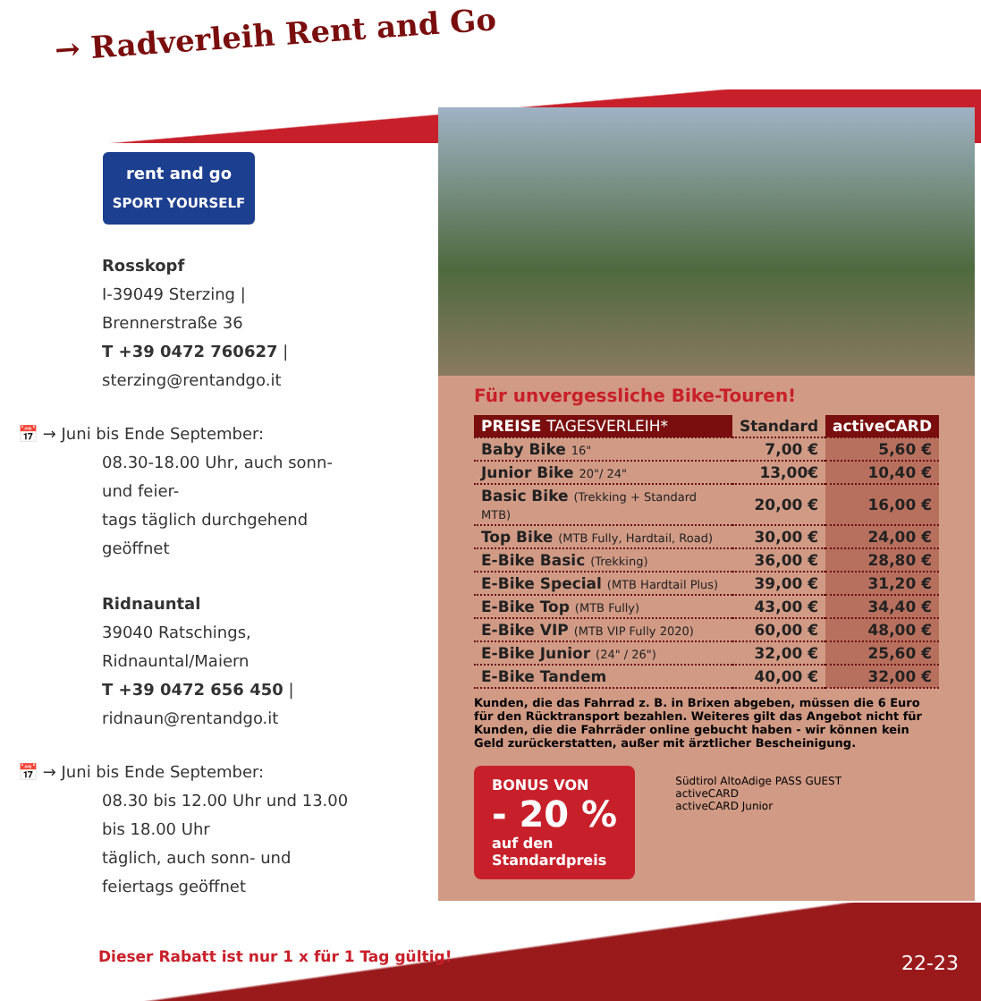→ Radverleih Rent and Go
rent and go
SPORT YOURSELF
Rosskopf
I-39049 Sterzing | Brennerstraße 36
T +39 0472 760627 | sterzing@rentandgo.it
📅 → Juni bis Ende September:
08.30-18.00 Uhr, auch sonn- und feier-
tags täglich durchgehend geöffnet
Ridnauntal
39040 Ratschings, Ridnauntal/Maiern
T +39 0472 656 450 | ridnaun@rentandgo.it
📅 → Juni bis Ende September:
08.30 bis 12.00 Uhr und 13.00 bis 18.00 Uhr
täglich, auch sonn- und feiertags geöffnet
Für unvergessliche Bike-Touren!
| PREISE TAGESVERLEIH* | Standard | activeCARD |
| --- | --- | --- |
| Baby Bike 16" | 7,00 € | 5,60 € |
| Junior Bike 20"/ 24" | 13,00€ | 10,40 € |
| Basic Bike (Trekking + Standard MTB) | 20,00 € | 16,00 € |
| Top Bike (MTB Fully, Hardtail, Road) | 30,00 € | 24,00 € |
| E-Bike Basic (Trekking) | 36,00 € | 28,80 € |
| E-Bike Special (MTB Hardtail Plus) | 39,00 € | 31,20 € |
| E-Bike Top (MTB Fully) | 43,00 € | 34,40 € |
| E-Bike VIP (MTB VIP Fully 2020) | 60,00 € | 48,00 € |
| E-Bike Junior (24" / 26") | 32,00 € | 25,60 € |
| E-Bike Tandem | 40,00 € | 32,00 € |
Kunden, die das Fahrrad z. B. in Brixen abgeben, müssen die 6 Euro für den Rücktransport bezahlen. Weiteres gilt das Angebot nicht für Kunden, die die Fahrräder online gebucht haben - wir können kein Geld zurückerstatten, außer mit ärztlicher Bescheinigung.
BONUS VON
- 20 %
auf den
Standardpreis
Südtirol AltoAdige PASS GUEST
activeCARD
activeCARD Junior
Dieser Rabatt ist nur 1 x für 1 Tag gültig!
22-23